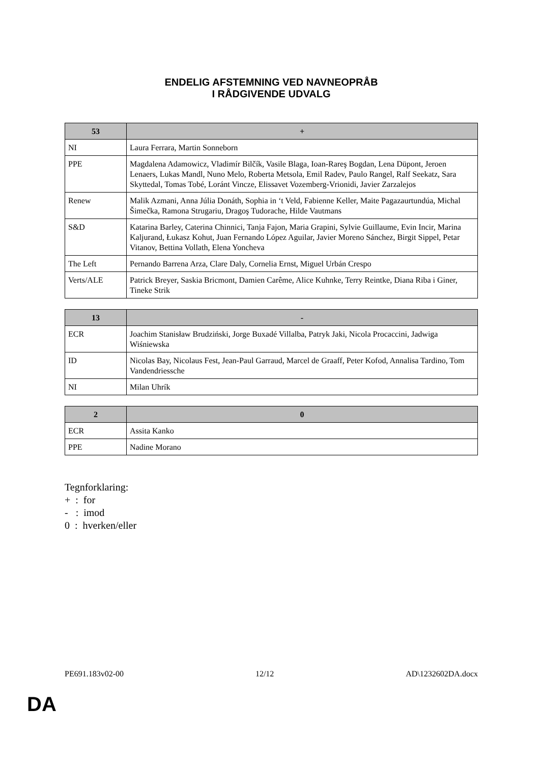ENDELIG AFSTEMNING VED NAVNEOPRÅB
I RÅDGIVENDE UDVALG
| 53 | + |
| --- | --- |
| NI | Laura Ferrara, Martin Sonneborn |
| PPE | Magdalena Adamowicz, Vladimír Bilčík, Vasile Blaga, Ioan-Rareş Bogdan, Lena Düpont, Jeroen Lenaers, Lukas Mandl, Nuno Melo, Roberta Metsola, Emil Radev, Paulo Rangel, Ralf Seekatz, Sara Skyttedal, Tomas Tobé, Loránt Vincze, Elissavet Vozemberg-Vrionidi, Javier Zarzalejos |
| Renew | Malik Azmani, Anna Júlia Donáth, Sophia in ‘t Veld, Fabienne Keller, Maite Pagazaurtundúa, Michal Šimečka, Ramona Strugariu, Dragoş Tudorache, Hilde Vautmans |
| S&D | Katarina Barley, Caterina Chinnici, Tanja Fajon, Maria Grapini, Sylvie Guillaume, Evin Incir, Marina Kaljurand, Łukasz Kohut, Juan Fernando López Aguilar, Javier Moreno Sánchez, Birgit Sippel, Petar Vitanov, Bettina Vollath, Elena Yoncheva |
| The Left | Pernando Barrena Arza, Clare Daly, Cornelia Ernst, Miguel Urbán Crespo |
| Verts/ALE | Patrick Breyer, Saskia Bricmont, Damien Carême, Alice Kuhnke, Terry Reintke, Diana Riba i Giner, Tineke Strik |
| 13 | - |
| --- | --- |
| ECR | Joachim Stanisław Brudziński, Jorge Buxadé Villalba, Patryk Jaki, Nicola Procaccini, Jadwiga Wiśniewska |
| ID | Nicolas Bay, Nicolaus Fest, Jean-Paul Garraud, Marcel de Graaff, Peter Kofod, Annalisa Tardino, Tom Vandendriessche |
| NI | Milan Uhrík |
| 2 | 0 |
| --- | --- |
| ECR | Assita Kanko |
| PPE | Nadine Morano |
Tegnforklaring:
+ : for
- : imod
0 : hverken/eller
PE691.183v02-00 12/12 AD\1232602DA.docx
DA